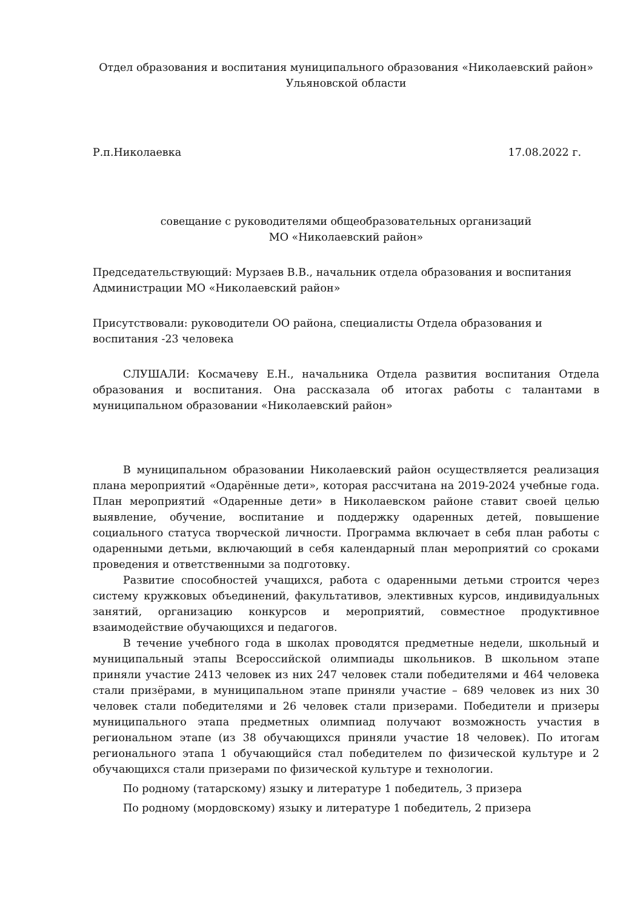Отдел образования и воспитания муниципального образования «Николаевский район»
Ульяновской области
Р.п.Николаевка 17.08.2022 г.
совещание с руководителями общеобразовательных организаций
МО «Николаевский район»
Председательствующий: Мурзаев В.В., начальник отдела образования и воспитания Администрации МО «Николаевский район»
Присутствовали: руководители ОО района, специалисты Отдела образования и
воспитания -23 человека
СЛУШАЛИ: Космачеву Е.Н., начальника Отдела развития воспитания Отдела образования и воспитания. Она рассказала об итогах работы с талантами в муниципальном образовании «Николаевский район»
В муниципальном образовании Николаевский район осуществляется реализация плана мероприятий «Одарённые дети», которая рассчитана на 2019-2024 учебные года. План мероприятий «Одаренные дети» в Николаевском районе ставит своей целью выявление, обучение, воспитание и поддержку одаренных детей, повышение социального статуса творческой личности. Программа включает в себя план работы с одаренными детьми, включающий в себя календарный план мероприятий со сроками проведения и ответственными за подготовку.
Развитие способностей учащихся, работа с одаренными детьми строится через систему кружковых объединений, факультативов, элективных курсов, индивидуальных занятий, организацию конкурсов и мероприятий, совместное продуктивное взаимодействие обучающихся и педагогов.
В течение учебного года в школах проводятся предметные недели, школьный и муниципальный этапы Всероссийской олимпиады школьников. В школьном этапе приняли участие 2413 человек из них 247 человек стали победителями и 464 человека стали призёрами, в муниципальном этапе приняли участие – 689 человек из них 30 человек стали победителями и 26 человек стали призерами. Победители и призеры муниципального этапа предметных олимпиад получают возможность участия в региональном этапе (из 38 обучающихся приняли участие 18 человек). По итогам регионального этапа 1 обучающийся стал победителем по физической культуре и 2 обучающихся стали призерами по физической культуре и технологии.
По родному (татарскому) языку и литературе 1 победитель, 3 призера
По родному (мордовскому) языку и литературе 1 победитель, 2 призера